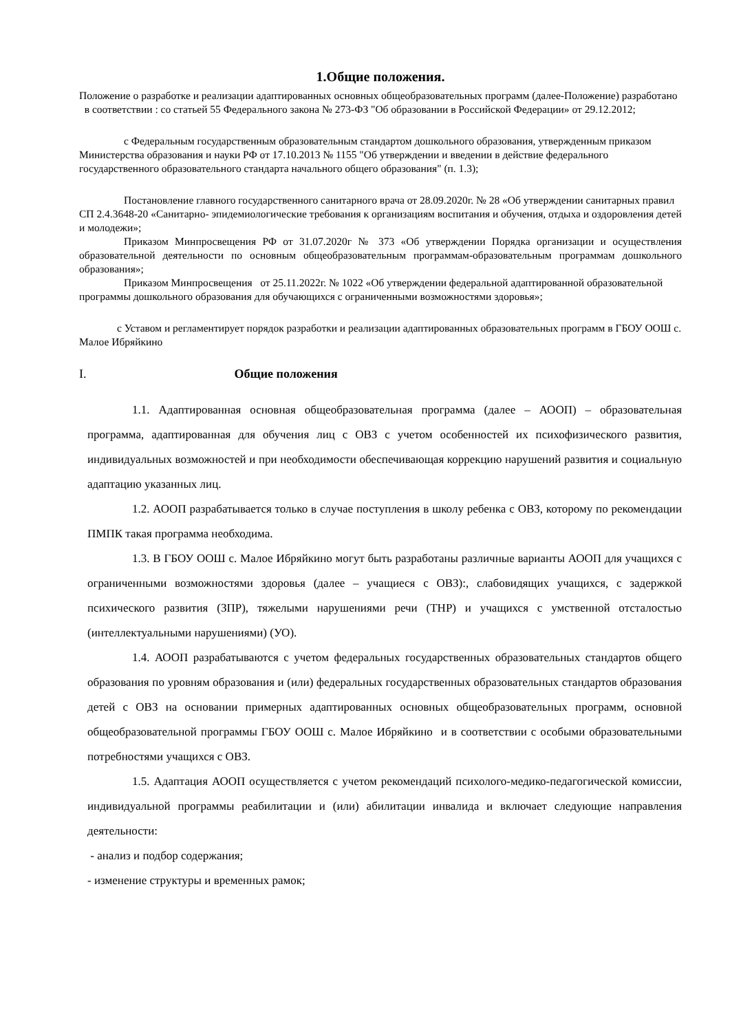1.Общие положения.
Положение о разработке и реализации адаптированных основных общеобразовательных программ (далее-Положение) разработано в соответствии : со статьей 55 Федерального закона № 273-ФЗ "Об образовании в Российской Федерации» от 29.12.2012;
с Федеральным государственным образовательным стандартом дошкольного образования, утвержденным приказом Министерства образования и науки РФ от 17.10.2013 № 1155 "Об утверждении и введении в действие федерального государственного образовательного стандарта начального общего образования" (п. 1.3);
Постановление главного государственного санитарного врача от 28.09.2020г. № 28 «Об утверждении санитарных правил СП 2.4.3648-20 «Санитарно- эпидемиологические требования к организациям воспитания и обучения, отдыха и оздоровления детей и молодежи»;
Приказом Минпросвещения РФ от 31.07.2020г № 373 «Об утверждении Порядка организации и осуществления образовательной деятельности по основным общеобразовательным программам-образовательным программам дошкольного образования»;
Приказом Минпросвещения от 25.11.2022г. № 1022 «Об утверждении федеральной адаптированной образовательной программы дошкольного образования для обучающихся с ограниченными возможностями здоровья»;
с Уставом и регламентирует порядок разработки и реализации адаптированных образовательных программ в ГБОУ ООШ с. Малое Ибряйкино
I. Общие положения
1.1. Адаптированная основная общеобразовательная программа (далее – АООП) – образовательная программа, адаптированная для обучения лиц с ОВЗ с учетом особенностей их психофизического развития, индивидуальных возможностей и при необходимости обеспечивающая коррекцию нарушений развития и социальную адаптацию указанных лиц.
1.2. АООП разрабатывается только в случае поступления в школу ребенка с ОВЗ, которому по рекомендации ПМПК такая программа необходима.
1.3. В ГБОУ ООШ с. Малое Ибряйкино могут быть разработаны различные варианты АООП для учащихся с ограниченными возможностями здоровья (далее – учащиеся с ОВЗ):, слабовидящих учащихся, с задержкой психического развития (ЗПР), тяжелыми нарушениями речи (ТНР) и учащихся с умственной отсталостью (интеллектуальными нарушениями) (УО).
1.4. АООП разрабатываются с учетом федеральных государственных образовательных стандартов общего образования по уровням образования и (или) федеральных государственных образовательных стандартов образования детей с ОВЗ на основании примерных адаптированных основных общеобразовательных программ, основной общеобразовательной программы ГБОУ ООШ с. Малое Ибряйкино и в соответствии с особыми образовательными потребностями учащихся с ОВЗ.
1.5. Адаптация АООП осуществляется с учетом рекомендаций психолого-медико-педагогической комиссии, индивидуальной программы реабилитации и (или) абилитации инвалида и включает следующие направления деятельности:
- анализ и подбор содержания;
- изменение структуры и временных рамок;